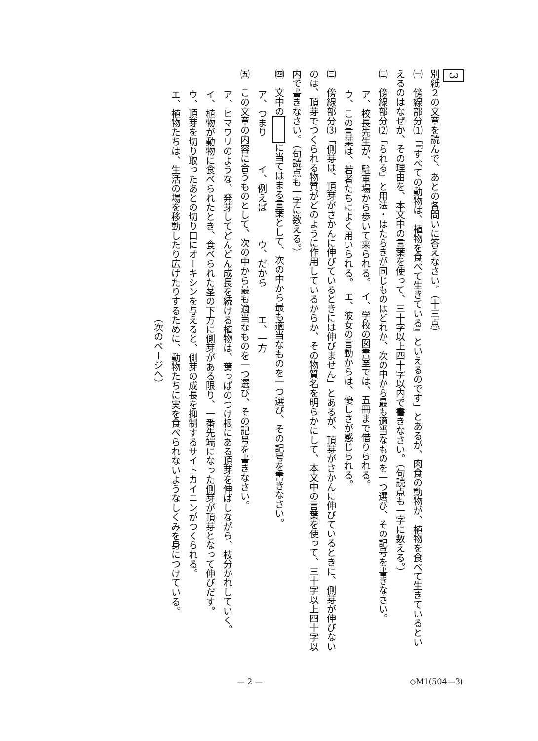3
別紙２の文章を読んで、あとの各問いに答えなさい。（十三点）
㈠　傍線部分⑴「『すべての動物は、植物を食べて生きている』といえるのです」とあるが、肉食の動物が、植物を食べて生きているといえるのはなぜか、その理由を、本文中の言葉を使って、三十字以上四十字以内で書きなさい。（句読点も一字に数える。）
㈡　傍線部分⑵「られる」と用法・はたらきが同じものはどれか、次の中から最も適当なものを一つ選び、その記号を書きなさい。
ア、校長先生が、駐車場から歩いて来られる。　イ、学校の図書室では、五冊まで借りられる。
ウ、この言葉は、若者たちによく用いられる。　エ、彼女の言動からは、優しさが感じられる。
㈢　傍線部分⑶「側芽は、頂芽がさかんに伸びているときには伸びません」とあるが、頂芽がさかんに伸びているときに、側芽が伸びないのは、頂芽でつくられる物質がどのように作用しているからか、その物質名を明らかにして、本文中の言葉を使って、三十字以上四十字以内で書きなさい。（句読点も一字に数える。）
㈣　文中の に当てはまる言葉として、次の中から最も適当なものを一つ選び、その記号を書きなさい。
ア、つまり　　　イ、例えば　　　ウ、だから　　　エ、一方
㈤　この文章の内容に合うものとして、次の中から最も適当なものを一つ選び、その記号を書きなさい。
ア、ヒマワリのような、発芽してどんどん成長を続ける植物は、葉っぱのつけ根にある頂芽を伸ばしながら、枝分かれしていく。
イ、植物が動物に食べられたとき、食べられた茎の下方に側芽がある限り、一番先端になった側芽が頂芽となって伸びだす。
ウ、頂芽を切り取ったあとの切り口にオーキシンを与えると、側芽の成長を抑制するサイトカイニンがつくられる。
エ、植物たちは、生活の場を移動したり広げたりするために、動物たちに実を食べられないようなしくみを身につけている。
（次のページへ）
— 2 — ◇M1(504—3)